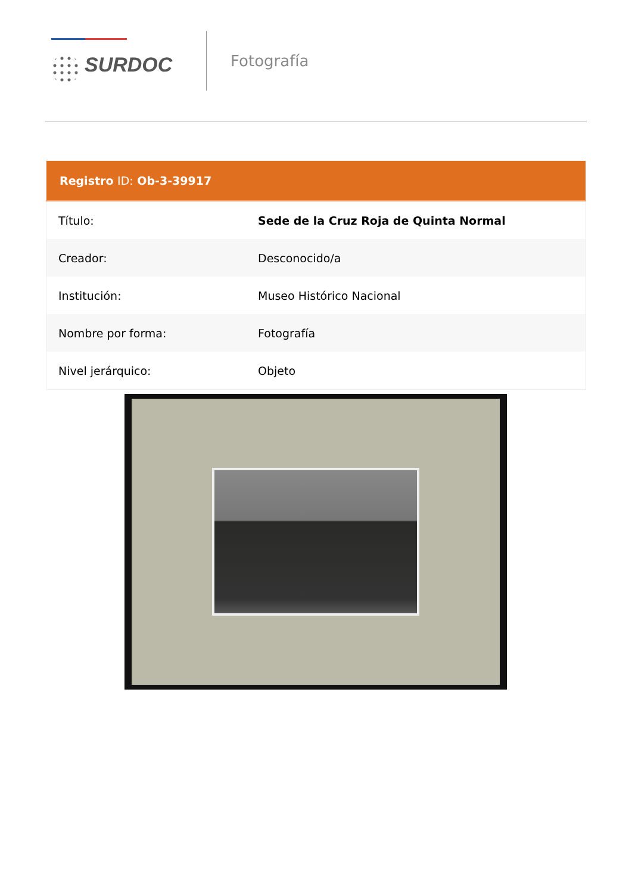SURDOC
Fotografía
| Registro ID: Ob-3-39917 | |
| --- | --- |
| Título: | Sede de la Cruz Roja de Quinta Normal |
| Creador: | Desconocido/a |
| Institución: | Museo Histórico Nacional |
| Nombre por forma: | Fotografía |
| Nivel jerárquico: | Objeto |